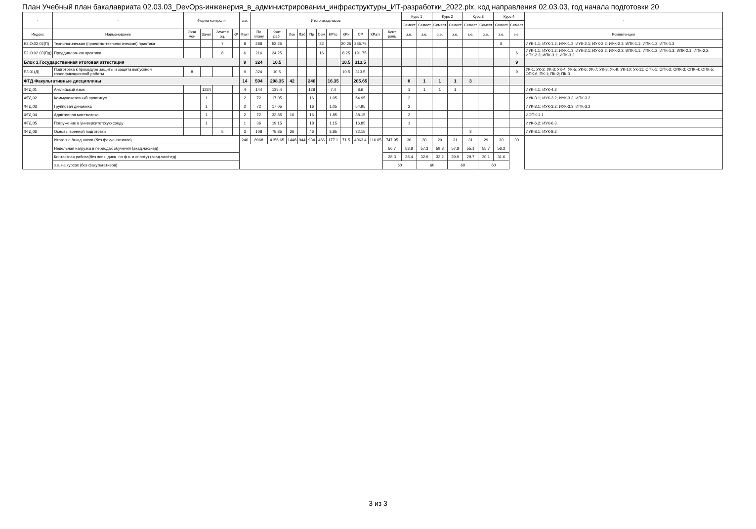План Учебный план бакалавриата 02.03.03_DevOps-инженерия_в_администрировании_инфраструктуры_ИТ-разработки_2022.plx, код направления 02.03.03, год начала подготовки 20
| - | - | Форма контроля | | | | з.е. | Итого акад.часов | | | | | | | | | | | Курс 1 | | Курс 2 | | Курс 3 | | Курс 4 | | - |
| --- | --- | --- | --- | --- | --- | --- | --- | --- | --- | --- | --- | --- | --- | --- | --- | --- | --- | --- | --- | --- | --- | --- | --- | --- | --- | --- |
| | | | | | | | | | | | | | | | | | | Семест | Семест | Семест | Семест | Семест | Семест | Семест | Семест | |
| Индекс | Наименование | Экза мен | Зачет | Зачет с оц. | КР | Факт | По плану | Конт. раб. | Лек | Лаб | Пр | Сем | КРто | КРи | СР | КРатт | Конт роль | з.е. | з.е. | з.е. | з.е. | з.е. | з.е. | з.е. | з.е. | Компетенции |
| Б2.О.02.02(П) | Технологическая (проектно-технологическая) практика | | | 7 | | 8 | 288 | 52.25 | | | | 32 | | 20.25 | 235.75 | | | | | | | | | 8 | | ИУК-1.1; ИУК-1.2; ИУК-1.3; ИУК-2.1; ИУК-2.2; ИУК-2.3; ИПК-1.1; ИПК-1.2; ИПК-1.3 |
| Б2.О.02.03(Пд) | Преддипломная практика | | | 8 | | 6 | 216 | 24.25 | | | | 16 | | 8.25 | 191.75 | | | | | | | | | | 6 | ИУК-1.1; ИУК-1.2; ИУК-1.3; ИУК-2.1; ИУК-2.2; ИУК-2.3; ИПК-1.1; ИПК-1.2; ИПК-1.3; ИПК-2.1; ИПК-2.2; ИПК-2.3; ИПК-3.1; ИПК-3.2 |
| Блок 3.Государственная итоговая аттестация | | | | | | 9 | 324 | 10.5 | | | | | | 10.5 | 313.5 | | | | | | | | | | 9 | |
| Б3.01(Д) | Подготовка к процедуре защиты и защита выпускной квалификационной работы | 8 | | | | 9 | 324 | 10.5 | | | | | | 10.5 | 313.5 | | | | | | | | | | 9 | УК-1; УК-2; УК-3; УК-4; УК-5; УК-6; УК-7; УК-8; УК-9; УК-10; УК-11; ОПК-1; ОПК-2; ОПК-3; ОПК-4; ОПК-5; ОПК-6; ПК-1; ПК-2; ПК-3 |
| ФТД.Факультативные дисциплины | | | | | | 14 | 504 | 298.35 | 42 | | 240 | | 16.35 | | 205.65 | | | 8 | 1 | 1 | 1 | 3 | | | | |
| ФТД.01 | Английский язык | | 1234 | | | 4 | 144 | 135.4 | | | 128 | | 7.4 | | 8.6 | | | 1 | 1 | 1 | 1 | | | | | ИУК-4.1; ИУК-4.2 |
| ФТД.02 | Коммуникативный практикум | | 1 | | | 2 | 72 | 17.05 | | | 16 | | 1.05 | | 54.95 | | | 2 | | | | | | | | ИУК-3.1; ИУК-3.2; ИУК-3.3; ИПК-3.2 |
| ФТД.03 | Групповая динамика | | 1 | | | 2 | 72 | 17.05 | | | 16 | | 1.05 | | 54.95 | | | 2 | | | | | | | | ИУК-3.1; ИУК-3.2; ИУК-3.3; ИПК-3.2 |
| ФТД.04 | Адаптивная математика | | 1 | | | 2 | 72 | 33.85 | 16 | | 16 | | 1.85 | | 38.15 | | | 2 | | | | | | | | ИОПК-1.1 |
| ФТД.05 | Погружение в университетскую среду | | 1 | | | 1 | 36 | 19.15 | | | 18 | | 1.15 | | 16.85 | | | 1 | | | | | | | | ИУК-6.2; ИУК-6.3 |
| ФТД.06 | Основы военной подготовки | | | 5 | | 3 | 108 | 75.85 | 26 | | 46 | | 3.85 | | 32.15 | | | | | | | 3 | | | | ИУК-8.1; ИУК-8.2 |
| | Итого з.е./Акад.часов (без факультативов) | | | | | 240 | 8968 | 4156.65 | 1448 | 944 | 934 | 466 | 177.1 | 71.5 | 4063.4 | 116.05 | 747.95 | 30 | 30 | 29 | 31 | 31 | 29 | 30 | 30 | |
| | Недельная нагрузка в периодах обучения (акад.час/нед) | | | | | | | | | | | | | | | | 56.7 | 58.8 | 57.3 | 59.8 | 57.8 | 55.1 | 55.7 | 56.3 | | |
| | Контактная работа(без элек. дисц. по ф.к. и спорту) (акад.час/нед) | | | | | | | | | | | | | | | | 28.3 | 28.4 | 32.9 | 33.2 | 29.9 | 29.7 | 20.1 | 31.6 | | |
| | з.е. на курсах (без факультативов) | | | | | | | | | | | | | | | | 60 | | 60 | | 60 | | 60 | | | |
3 из 3